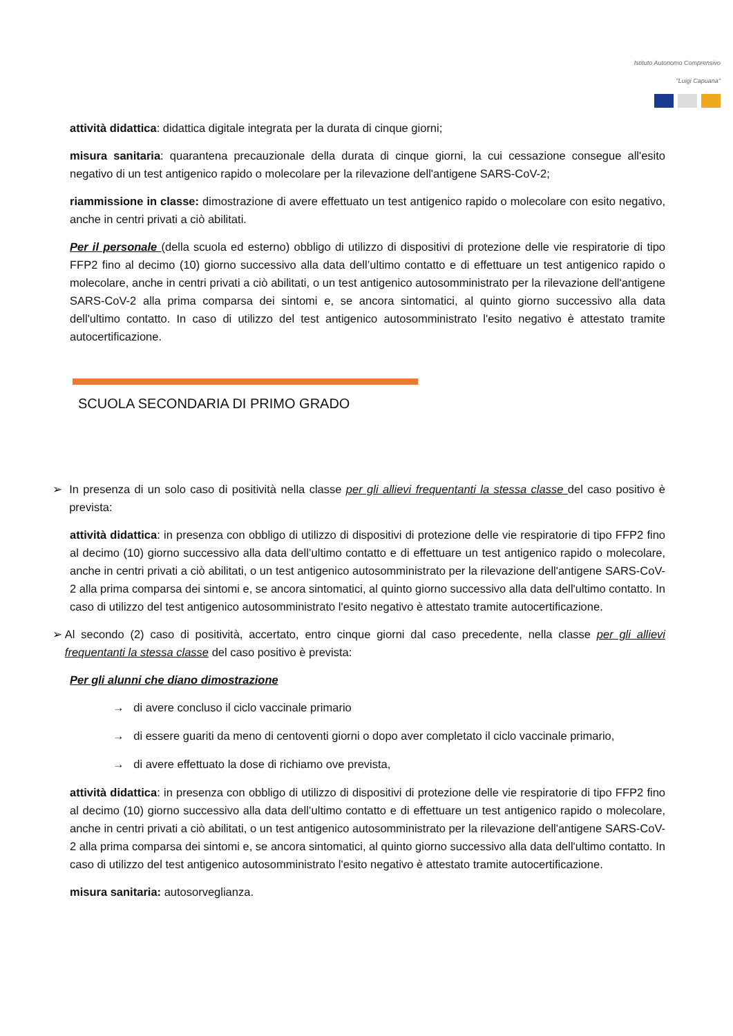Istituto Autonomo Comprensivo
"Luigi Capuana"
attività didattica: didattica digitale integrata per la durata di cinque giorni;
misura sanitaria: quarantena precauzionale della durata di cinque giorni, la cui cessazione consegue all'esito negativo di un test antigenico rapido o molecolare per la rilevazione dell'antigene SARS-CoV-2;
riammissione in classe: dimostrazione di avere effettuato un test antigenico rapido o molecolare con esito negativo, anche in centri privati a ciò abilitati.
Per il personale (della scuola ed esterno) obbligo di utilizzo di dispositivi di protezione delle vie respiratorie di tipo FFP2 fino al decimo (10) giorno successivo alla data dell’ultimo contatto e di effettuare un test antigenico rapido o molecolare, anche in centri privati a ciò abilitati, o un test antigenico autosomministrato per la rilevazione dell'antigene SARS-CoV-2 alla prima comparsa dei sintomi e, se ancora sintomatici, al quinto giorno successivo alla data dell'ultimo contatto. In caso di utilizzo del test antigenico autosomministrato l'esito negativo è attestato tramite autocertificazione.
SCUOLA SECONDARIA DI PRIMO GRADO
➢ In presenza di un solo caso di positività nella classe per gli allievi frequentanti la stessa classe del caso positivo è prevista:
attività didattica: in presenza con obbligo di utilizzo di dispositivi di protezione delle vie respiratorie di tipo FFP2 fino al decimo (10) giorno successivo alla data dell’ultimo contatto e di effettuare un test antigenico rapido o molecolare, anche in centri privati a ciò abilitati, o un test antigenico autosomministrato per la rilevazione dell'antigene SARS-CoV-2 alla prima comparsa dei sintomi e, se ancora sintomatici, al quinto giorno successivo alla data dell'ultimo contatto. In caso di utilizzo del test antigenico autosomministrato l'esito negativo è attestato tramite autocertificazione.
➢ Al secondo (2) caso di positività, accertato, entro cinque giorni dal caso precedente, nella classe per gli allievi frequentanti la stessa classe del caso positivo è prevista:
Per gli alunni che diano dimostrazione
→ di avere concluso il ciclo vaccinale primario
→ di essere guariti da meno di centoventi giorni o dopo aver completato il ciclo vaccinale primario,
→ di avere effettuato la dose di richiamo ove prevista,
attività didattica: in presenza con obbligo di utilizzo di dispositivi di protezione delle vie respiratorie di tipo FFP2 fino al decimo (10) giorno successivo alla data dell’ultimo contatto e di effettuare un test antigenico rapido o molecolare, anche in centri privati a ciò abilitati, o un test antigenico autosomministrato per la rilevazione dell'antigene SARS-CoV-2 alla prima comparsa dei sintomi e, se ancora sintomatici, al quinto giorno successivo alla data dell'ultimo contatto. In caso di utilizzo del test antigenico autosomministrato l'esito negativo è attestato tramite autocertificazione.
misura sanitaria: autosorveglianza.